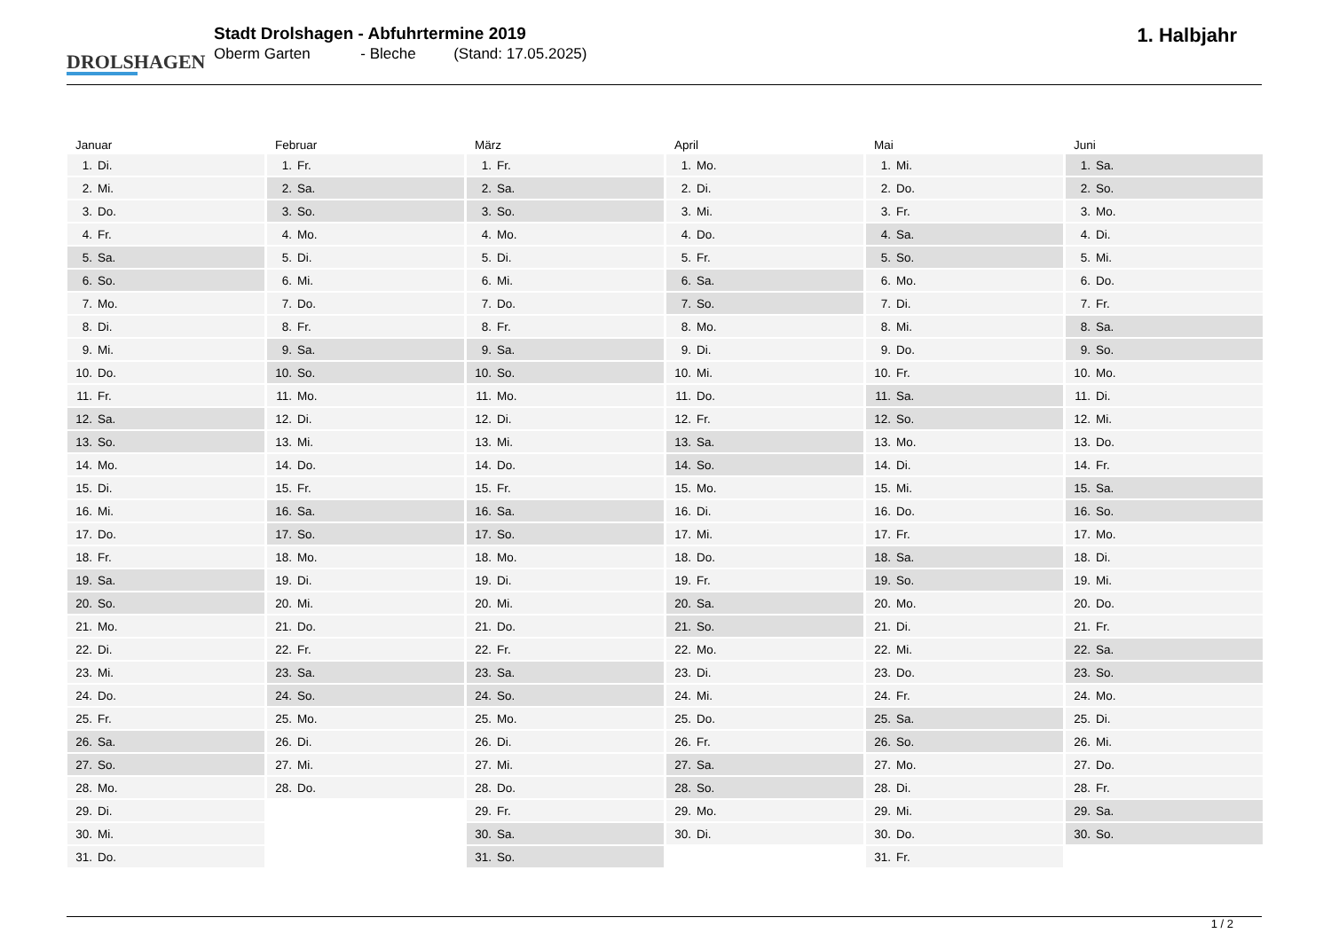DROLSHAGEN
Stadt Drolshagen - Abfuhrtermine 2019
Oberm Garten - Bleche (Stand: 17.05.2025)
1. Halbjahr
| Januar | |
| --- | --- |
| 1. | Di. |
| 2. | Mi. |
| 3. | Do. |
| 4. | Fr. |
| 5. | Sa. |
| 6. | So. |
| 7. | Mo. |
| 8. | Di. |
| 9. | Mi. |
| 10. | Do. |
| 11. | Fr. |
| 12. | Sa. |
| 13. | So. |
| 14. | Mo. |
| 15. | Di. |
| 16. | Mi. |
| 17. | Do. |
| 18. | Fr. |
| 19. | Sa. |
| 20. | So. |
| 21. | Mo. |
| 22. | Di. |
| 23. | Mi. |
| 24. | Do. |
| 25. | Fr. |
| 26. | Sa. |
| 27. | So. |
| 28. | Mo. |
| 29. | Di. |
| 30. | Mi. |
| 31. | Do. |
| Februar | |
| --- | --- |
| 1. | Fr. |
| 2. | Sa. |
| 3. | So. |
| 4. | Mo. |
| 5. | Di. |
| 6. | Mi. |
| 7. | Do. |
| 8. | Fr. |
| 9. | Sa. |
| 10. | So. |
| 11. | Mo. |
| 12. | Di. |
| 13. | Mi. |
| 14. | Do. |
| 15. | Fr. |
| 16. | Sa. |
| 17. | So. |
| 18. | Mo. |
| 19. | Di. |
| 20. | Mi. |
| 21. | Do. |
| 22. | Fr. |
| 23. | Sa. |
| 24. | So. |
| 25. | Mo. |
| 26. | Di. |
| 27. | Mi. |
| 28. | Do. |
| März | |
| --- | --- |
| 1. | Fr. |
| 2. | Sa. |
| 3. | So. |
| 4. | Mo. |
| 5. | Di. |
| 6. | Mi. |
| 7. | Do. |
| 8. | Fr. |
| 9. | Sa. |
| 10. | So. |
| 11. | Mo. |
| 12. | Di. |
| 13. | Mi. |
| 14. | Do. |
| 15. | Fr. |
| 16. | Sa. |
| 17. | So. |
| 18. | Mo. |
| 19. | Di. |
| 20. | Mi. |
| 21. | Do. |
| 22. | Fr. |
| 23. | Sa. |
| 24. | So. |
| 25. | Mo. |
| 26. | Di. |
| 27. | Mi. |
| 28. | Do. |
| 29. | Fr. |
| 30. | Sa. |
| 31. | So. |
| April | |
| --- | --- |
| 1. | Mo. |
| 2. | Di. |
| 3. | Mi. |
| 4. | Do. |
| 5. | Fr. |
| 6. | Sa. |
| 7. | So. |
| 8. | Mo. |
| 9. | Di. |
| 10. | Mi. |
| 11. | Do. |
| 12. | Fr. |
| 13. | Sa. |
| 14. | So. |
| 15. | Mo. |
| 16. | Di. |
| 17. | Mi. |
| 18. | Do. |
| 19. | Fr. |
| 20. | Sa. |
| 21. | So. |
| 22. | Mo. |
| 23. | Di. |
| 24. | Mi. |
| 25. | Do. |
| 26. | Fr. |
| 27. | Sa. |
| 28. | So. |
| 29. | Mo. |
| 30. | Di. |
| Mai | |
| --- | --- |
| 1. | Mi. |
| 2. | Do. |
| 3. | Fr. |
| 4. | Sa. |
| 5. | So. |
| 6. | Mo. |
| 7. | Di. |
| 8. | Mi. |
| 9. | Do. |
| 10. | Fr. |
| 11. | Sa. |
| 12. | So. |
| 13. | Mo. |
| 14. | Di. |
| 15. | Mi. |
| 16. | Do. |
| 17. | Fr. |
| 18. | Sa. |
| 19. | So. |
| 20. | Mo. |
| 21. | Di. |
| 22. | Mi. |
| 23. | Do. |
| 24. | Fr. |
| 25. | Sa. |
| 26. | So. |
| 27. | Mo. |
| 28. | Di. |
| 29. | Mi. |
| 30. | Do. |
| 31. | Fr. |
| Juni | |
| --- | --- |
| 1. | Sa. |
| 2. | So. |
| 3. | Mo. |
| 4. | Di. |
| 5. | Mi. |
| 6. | Do. |
| 7. | Fr. |
| 8. | Sa. |
| 9. | So. |
| 10. | Mo. |
| 11. | Di. |
| 12. | Mi. |
| 13. | Do. |
| 14. | Fr. |
| 15. | Sa. |
| 16. | So. |
| 17. | Mo. |
| 18. | Di. |
| 19. | Mi. |
| 20. | Do. |
| 21. | Fr. |
| 22. | Sa. |
| 23. | So. |
| 24. | Mo. |
| 25. | Di. |
| 26. | Mi. |
| 27. | Do. |
| 28. | Fr. |
| 29. | Sa. |
| 30. | So. |
1 / 2